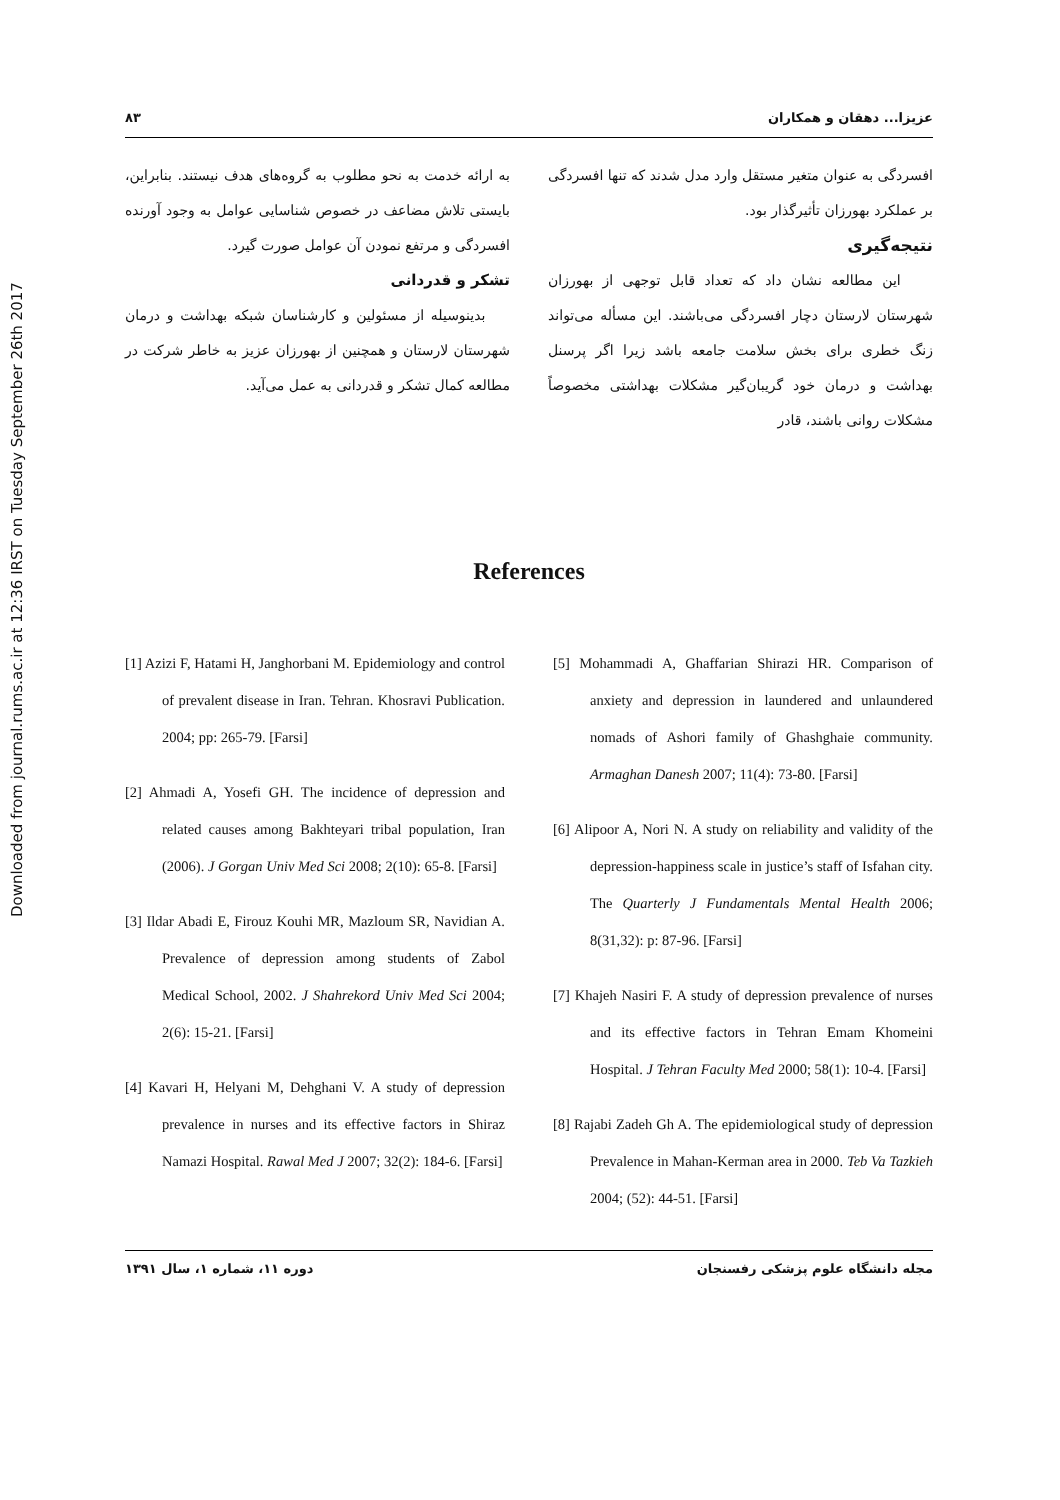Downloaded from journal.rums.ac.ir at 12:36 IRST on Tuesday September 26th 2017
عزیزا... دهقان و همکاران ۸۳
افسردگی به عنوان متغیر مستقل وارد مدل شدند که تنها افسردگی بر عملکرد بهورزان تأثیرگذار بود.
نتیجه‌گیری
این مطالعه نشان داد که تعداد قابل توجهی از بهورزان شهرستان لارستان دچار افسردگی می‌باشند. این مسأله می‌تواند زنگ خطری برای بخش سلامت جامعه باشد زیرا اگر پرسنل بهداشت و درمان خود گریبان‌گیر مشکلات بهداشتی مخصوصاً مشکلات روانی باشند، قادر
به ارائه خدمت به نحو مطلوب به گروه‌های هدف نیستند. بنابراین، بایستی تلاش مضاعف در خصوص شناسایی عوامل به وجود آورنده افسردگی و مرتفع نمودن آن عوامل صورت گیرد.
تشکر و قدردانی
بدینوسیله از مسئولین و کارشناسان شبکه بهداشت و درمان شهرستان لارستان و همچنین از بهورزان عزیز به خاطر شرکت در مطالعه کمال تشکر و قدردانی به عمل می‌آید.
References
[5] Mohammadi A, Ghaffarian Shirazi HR. Comparison of anxiety and depression in laundered and unlaundered nomads of Ashori family of Ghashghaie community. Armaghan Danesh 2007; 11(4): 73-80. [Farsi]
[6] Alipoor A, Nori N. A study on reliability and validity of the depression-happiness scale in justice’s staff of Isfahan city. The Quarterly J Fundamentals Mental Health 2006; 8(31,32): p: 87-96. [Farsi]
[7] Khajeh Nasiri F. A study of depression prevalence of nurses and its effective factors in Tehran Emam Khomeini Hospital. J Tehran Faculty Med 2000; 58(1): 10-4. [Farsi]
[8] Rajabi Zadeh Gh A. The epidemiological study of depression Prevalence in Mahan-Kerman area in 2000. Teb Va Tazkieh 2004; (52): 44-51. [Farsi]
[1] Azizi F, Hatami H, Janghorbani M. Epidemiology and control of prevalent disease in Iran. Tehran. Khosravi Publication. 2004; pp: 265-79. [Farsi]
[2] Ahmadi A, Yosefi GH. The incidence of depression and related causes among Bakhteyari tribal population, Iran (2006). J Gorgan Univ Med Sci 2008; 2(10): 65-8. [Farsi]
[3] Ildar Abadi E, Firouz Kouhi MR, Mazloum SR, Navidian A. Prevalence of depression among students of Zabol Medical School, 2002. J Shahrekord Univ Med Sci 2004; 2(6): 15-21. [Farsi]
[4] Kavari H, Helyani M, Dehghani V. A study of depression prevalence in nurses and its effective factors in Shiraz Namazi Hospital. Rawal Med J 2007; 32(2): 184-6. [Farsi]
مجله دانشگاه علوم پزشکی رفسنجان دوره ۱۱، شماره ۱، سال ۱۳۹۱